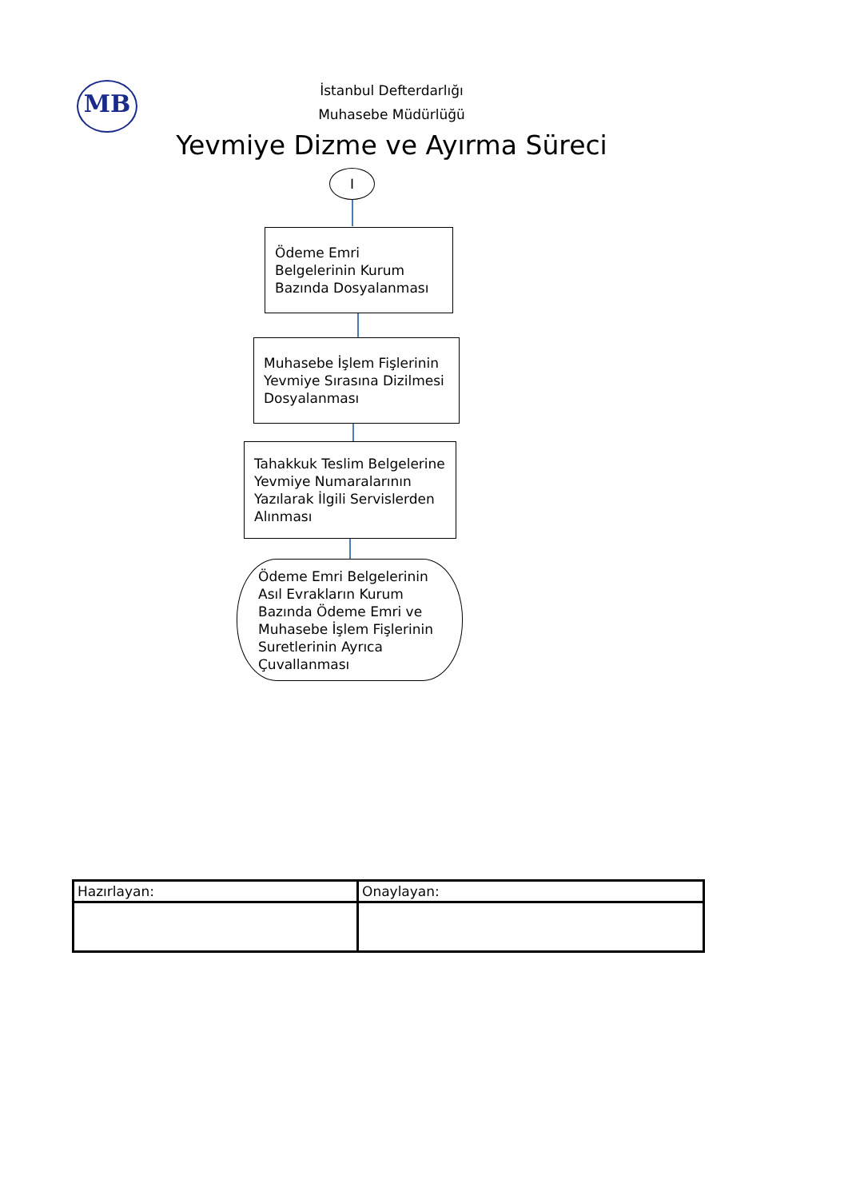MB
İstanbul Defterdarlığı
Muhasebe Müdürlüğü
Yevmiye Dizme ve Ayırma Süreci
I
Ödeme Emri Belgelerinin Kurum Bazında Dosyalanması
Muhasebe İşlem Fişlerinin Yevmiye Sırasına Dizilmesi Dosyalanması
Tahakkuk Teslim Belgelerine Yevmiye Numaralarının Yazılarak İlgili Servislerden Alınması
Ödeme Emri Belgelerinin Asıl Evrakların Kurum Bazında Ödeme Emri ve Muhasebe İşlem Fişlerinin Suretlerinin Ayrıca Çuvallanması
| Hazırlayan: | Onaylayan: |